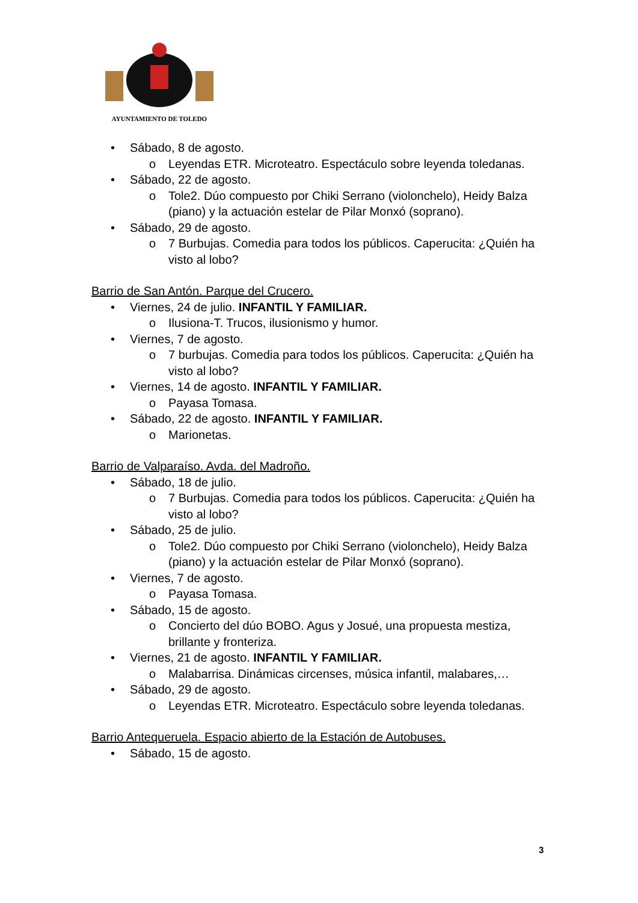AYUNTAMIENTO DE TOLEDO
• Sábado, 8 de agosto.
o Leyendas ETR. Microteatro. Espectáculo sobre leyenda toledanas.
• Sábado, 22 de agosto.
o Tole2. Dúo compuesto por Chiki Serrano (violonchelo), Heidy Balza (piano) y la actuación estelar de Pilar Monxó (soprano).
• Sábado, 29 de agosto.
o 7 Burbujas. Comedia para todos los públicos. Caperucita: ¿Quién ha visto al lobo?
Barrio de San Antón. Parque del Crucero.
• Viernes, 24 de julio. INFANTIL Y FAMILIAR.
o Ilusiona-T. Trucos, ilusionismo y humor.
• Viernes, 7 de agosto.
o 7 burbujas. Comedia para todos los públicos. Caperucita: ¿Quién ha visto al lobo?
• Viernes, 14 de agosto. INFANTIL Y FAMILIAR.
o Payasa Tomasa.
• Sábado, 22 de agosto. INFANTIL Y FAMILIAR.
o Marionetas.
Barrio de Valparaíso. Avda. del Madroño.
• Sábado, 18 de julio.
o 7 Burbujas. Comedia para todos los públicos. Caperucita: ¿Quién ha visto al lobo?
• Sábado, 25 de julio.
o Tole2. Dúo compuesto por Chiki Serrano (violonchelo), Heidy Balza (piano) y la actuación estelar de Pilar Monxó (soprano).
• Viernes, 7 de agosto.
o Payasa Tomasa.
• Sábado, 15 de agosto.
o Concierto del dúo BOBO. Agus y Josué, una propuesta mestiza, brillante y fronteriza.
• Viernes, 21 de agosto. INFANTIL Y FAMILIAR.
o Malabarrisa. Dinámicas circenses, música infantil, malabares,…
• Sábado, 29 de agosto.
o Leyendas ETR. Microteatro. Espectáculo sobre leyenda toledanas.
Barrio Antequeruela. Espacio abierto de la Estación de Autobuses.
• Sábado, 15 de agosto.
3